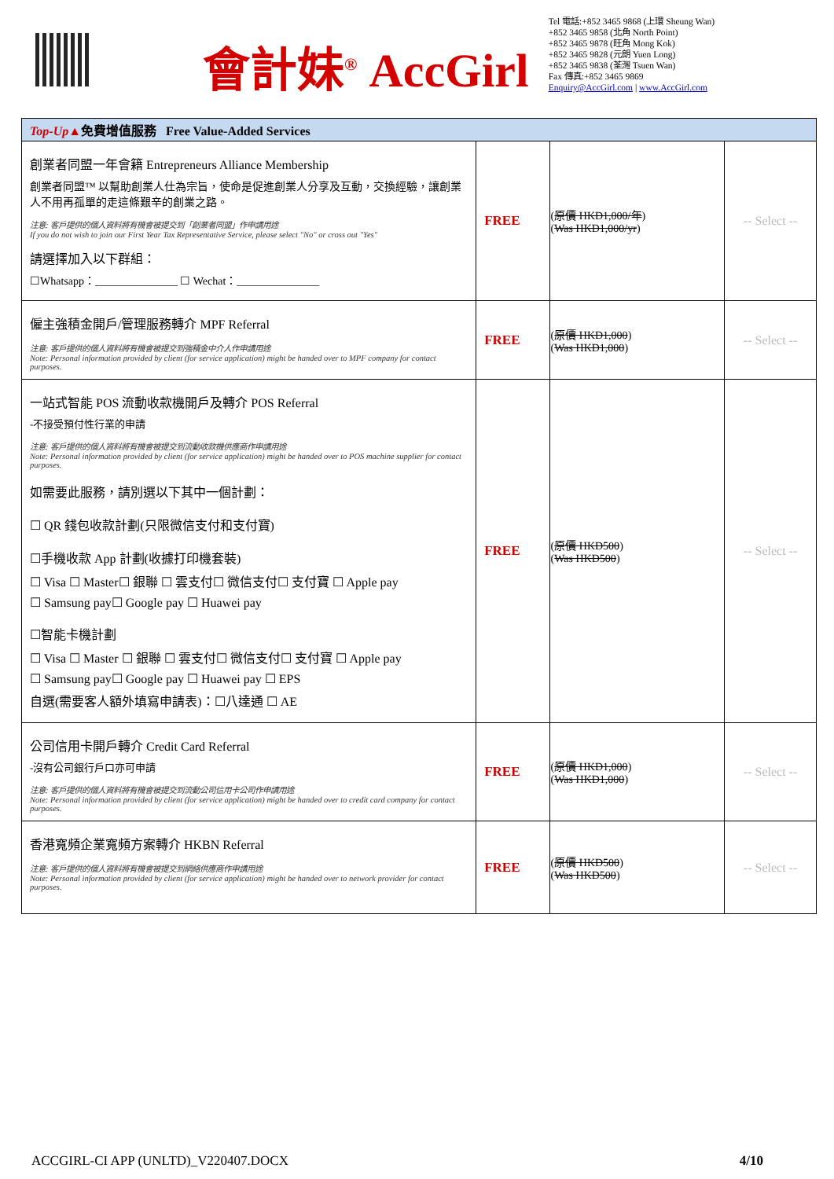會計妹<sup>®</sup> AccGirl
Tel 電話:+852 3465 9868 (上環 Sheung Wan)
+852 3465 9858 (北角 North Point)
+852 3465 9878 (旺角 Mong Kok)
+852 3465 9828 (元朗 Yuen Long)
+852 3465 9838 (荃灣 Tsuen Wan)
Fax 傳真:+852 3465 9869
Enquiry@AccGirl.com | www.AccGirl.com
| Top-Up▲ 免費增值服務 Free Value-Added Services | | | |
| --- | --- | --- | --- |
| 創業者同盟一年會籍 Entrepreneurs Alliance Membership 創業者同盟™ 以幫助創業人仕為宗旨，使命是促進創業人分享及互動，交換經驗，讓創業人不用再孤單的走這條艱辛的創業之路。 注意: 客戶提供的個人資料將有機會被提交到「創業者同盟」作申請用途 If you do not wish to join our First Year Tax Representative Service, please select "No" or cross out "Yes" 請選擇加入以下群組： ☐Whatsapp：_______________ ☐ Wechat：_______________ | FREE | ( 原價 HKD1,000/年 ) ( Was HKD1,000/yr ) | -- Select -- |
| 僱主強積金開戶/管理服務轉介 MPF Referral 注意: 客戶提供的個人資料將有機會被提交到強積金中介人作申請用途 Note: Personal information provided by client (for service application) might be handed over to MPF company for contact purposes. | FREE | ( 原價 HKD1,000 ) ( Was HKD1,000 ) | -- Select -- |
| 一站式智能 POS 流動收款機開戶及轉介 POS Referral -不接受預付性行業的申請 注意: 客戶提供的個人資料將有機會被提交到流動收款機供應商作申請用途 Note: Personal information provided by client (for service application) might be handed over to POS machine supplier for contact purposes. 如需要此服務，請別選以下其中一個計劃： ☐ QR 錢包收款計劃(只限微信支付和支付寶) ☐手機收款 App 計劃(收據打印機套裝) ☐ Visa ☐ Master☐ 銀聯 ☐ 雲支付☐ 微信支付☐ 支付寶 ☐ Apple pay ☐ Samsung pay☐ Google pay ☐ Huawei pay ☐智能卡機計劃 ☐ Visa ☐ Master ☐ 銀聯 ☐ 雲支付☐ 微信支付☐ 支付寶 ☐ Apple pay ☐ Samsung pay☐ Google pay ☐ Huawei pay ☐ EPS 自選(需要客人額外填寫申請表)：☐八達通 ☐ AE | FREE | ( 原價 HKD500 ) ( Was HKD500 ) | -- Select -- |
| 公司信用卡開戶轉介 Credit Card Referral -沒有公司銀行戶口亦可申請 注意: 客戶提供的個人資料將有機會被提交到流動公司信用卡公司作申請用途 Note: Personal information provided by client (for service application) might be handed over to credit card company for contact purposes. | FREE | ( 原價 HKD1,000 ) ( Was HKD1,000 ) | -- Select -- |
| 香港寬頻企業寬頻方案轉介 HKBN Referral 注意: 客戶提供的個人資料將有機會被提交到網絡供應商作申請用途 Note: Personal information provided by client (for service application) might be handed over to network provider for contact purposes. | FREE | ( 原價 HKD500 ) ( Was HKD500 ) | -- Select -- |
ACCGIRL-CI APP (UNLTD)_V220407.DOCX 4/10